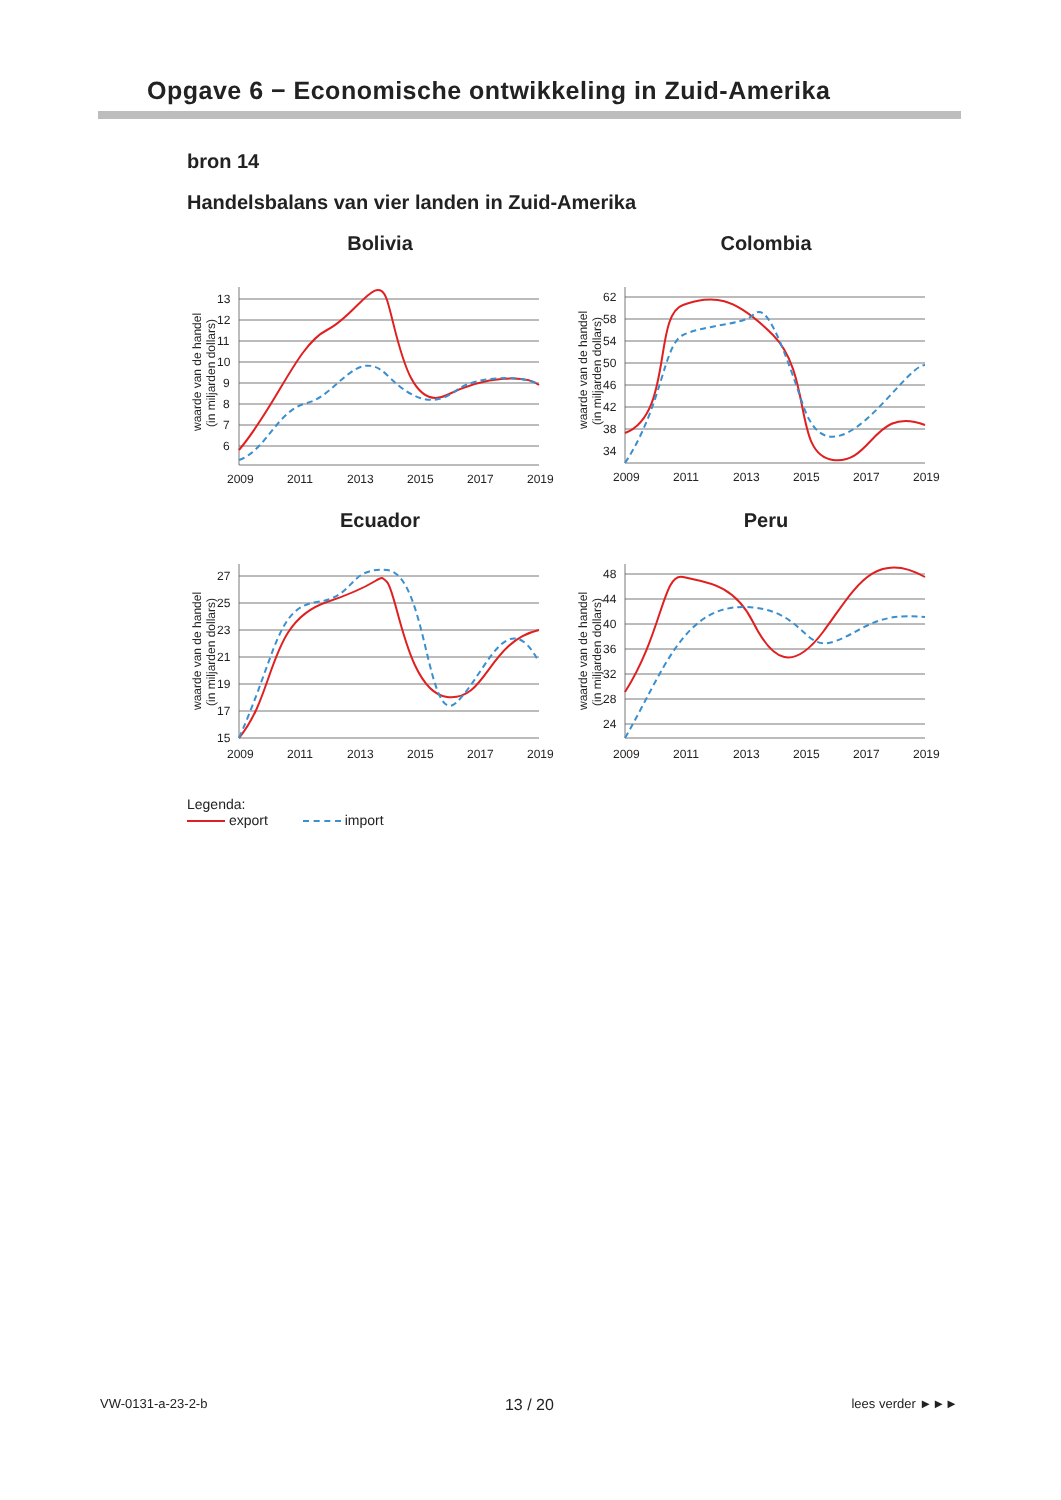Opgave 6 − Economische ontwikkeling in Zuid-Amerika
bron 14
Handelsbalans van vier landen in Zuid-Amerika
Bolivia
13
12
11
10
9
8
7
6
2009
2011
2013
2015
2017
2019
waarde van de handel
(in miljarden dollars)
Colombia
62
58
54
50
46
42
38
34
2009
2011
2013
2015
2017
2019
waarde van de handel
(in miljarden dollars)
Ecuador
27
25
23
21
19
17
15
2009
2011
2013
2015
2017
2019
waarde van de handel
(in miljarden dollars)
Peru
48
44
40
36
32
28
24
2009
2011
2013
2015
2017
2019
waarde van de handel
(in miljarden dollars)
Legenda:
export import
VW-0131-a-23-2-b 13 / 20 lees verder ►►►